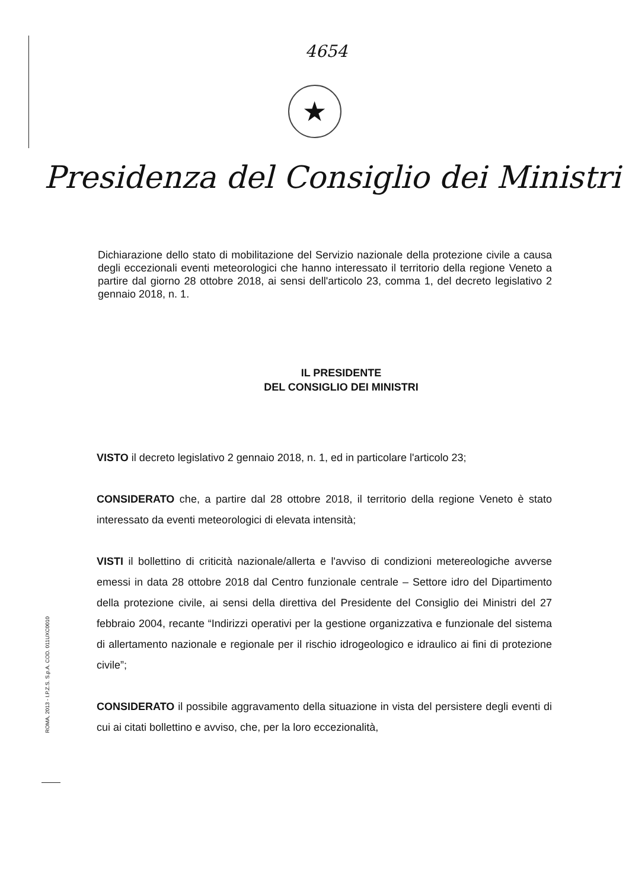ROMA, 2013 - I.P.Z.S. S.p.A. COD. 011UXC0010
4654
★
Presidenza del Consiglio dei Ministri
Dichiarazione dello stato di mobilitazione del Servizio nazionale della protezione civile a causa degli eccezionali eventi meteorologici che hanno interessato il territorio della regione Veneto a partire dal giorno 28 ottobre 2018, ai sensi dell'articolo 23, comma 1, del decreto legislativo 2 gennaio 2018, n. 1.
IL PRESIDENTE
DEL CONSIGLIO DEI MINISTRI
VISTO il decreto legislativo 2 gennaio 2018, n. 1, ed in particolare l'articolo 23;
CONSIDERATO che, a partire dal 28 ottobre 2018, il territorio della regione Veneto è stato interessato da eventi meteorologici di elevata intensità;
VISTI il bollettino di criticità nazionale/allerta e l'avviso di condizioni metereologiche avverse emessi in data 28 ottobre 2018 dal Centro funzionale centrale – Settore idro del Dipartimento della protezione civile, ai sensi della direttiva del Presidente del Consiglio dei Ministri del 27 febbraio 2004, recante “Indirizzi operativi per la gestione organizzativa e funzionale del sistema di allertamento nazionale e regionale per il rischio idrogeologico e idraulico ai fini di protezione civile”;
CONSIDERATO il possibile aggravamento della situazione in vista del persistere degli eventi di cui ai citati bollettino e avviso, che, per la loro eccezionalità,